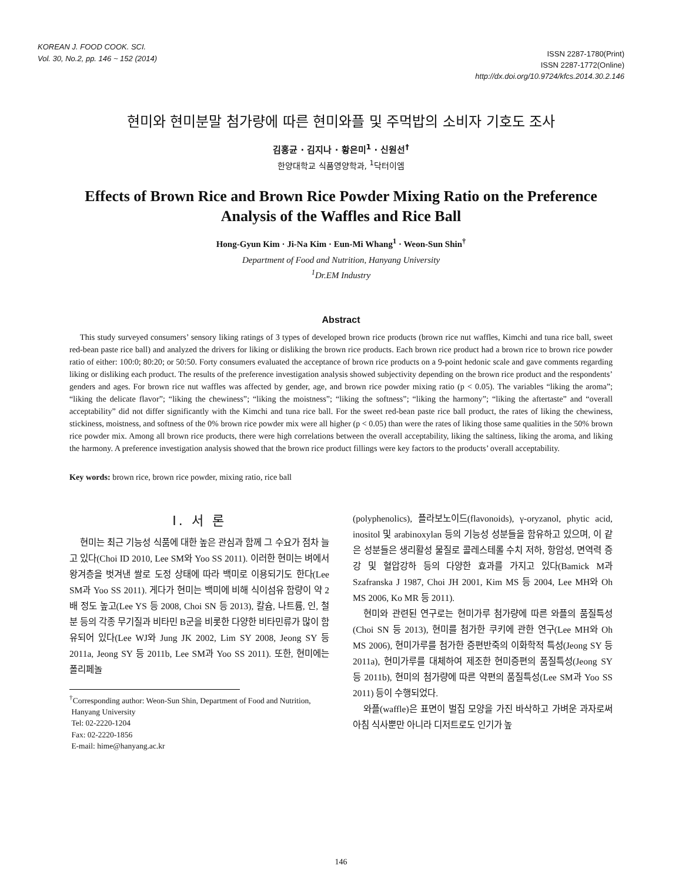KOREAN J. FOOD COOK. SCI.
Vol. 30, No.2, pp. 146 ~ 152 (2014)
ISSN 2287-1780(Print)
ISSN 2287-1772(Online)
http://dx.doi.org/10.9724/kfcs.2014.30.2.146
현미와 현미분말 첨가량에 따른 현미와플 및 주먹밥의 소비자 기호도 조사
김홍균 · 김지나 · 황은미<sup>1</sup> · 신원선<sup>†</sup>
한양대학교 식품영양학과, <sup>1</sup>닥터이엠
Effects of Brown Rice and Brown Rice Powder Mixing Ratio on the Preference Analysis of the Waffles and Rice Ball
Hong-Gyun Kim · Ji-Na Kim · Eun-Mi Whang<sup>1</sup> · Weon-Sun Shin<sup>†</sup>
Department of Food and Nutrition, Hanyang University
<sup>1</sup> Dr.EM Industry
Abstract
This study surveyed consumers’ sensory liking ratings of 3 types of developed brown rice products (brown rice nut waffles, Kimchi and tuna rice ball, sweet red-bean paste rice ball) and analyzed the drivers for liking or disliking the brown rice products. Each brown rice product had a brown rice to brown rice powder ratio of either: 100:0; 80:20; or 50:50. Forty consumers evaluated the acceptance of brown rice products on a 9-point hedonic scale and gave comments regarding liking or disliking each product. The results of the preference investigation analysis showed subjectivity depending on the brown rice product and the respondents’ genders and ages. For brown rice nut waffles was affected by gender, age, and brown rice powder mixing ratio (p < 0.05). The variables “liking the aroma”; “liking the delicate flavor”; “liking the chewiness”; “liking the moistness”; “liking the softness”; “liking the harmony”; “liking the aftertaste” and “overall acceptability” did not differ significantly with the Kimchi and tuna rice ball. For the sweet red-bean paste rice ball product, the rates of liking the chewiness, stickiness, moistness, and softness of the 0% brown rice powder mix were all higher (p < 0.05) than were the rates of liking those same qualities in the 50% brown rice powder mix. Among all brown rice products, there were high correlations between the overall acceptability, liking the saltiness, liking the aroma, and liking the harmony. A preference investigation analysis showed that the brown rice product fillings were key factors to the products’ overall acceptability.
Key words: brown rice, brown rice powder, mixing ratio, rice ball
Ⅰ. 서 론
현미는 최근 기능성 식품에 대한 높은 관심과 함께 그 수요가 점차 늘고 있다(Choi ID 2010, Lee SM와 Yoo SS 2011). 이러한 현미는 벼에서 왕겨층을 벗겨낸 쌀로 도정 상태에 따라 백미로 이용되기도 한다(Lee SM과 Yoo SS 2011). 게다가 현미는 백미에 비해 식이섬유 함량이 약 2배 정도 높고(Lee YS 등 2008, Choi SN 등 2013), 칼슘, 나트륨, 인, 철분 등의 각종 무기질과 비타민 B군을 비롯한 다양한 비타민류가 많이 함유되어 있다(Lee WJ와 Jung JK 2002, Lim SY 2008, Jeong SY 등 2011a, Jeong SY 등 2011b, Lee SM과 Yoo SS 2011). 또한, 현미에는 폴리페놀
<sup>†</sup> Corresponding author: Weon-Sun Shin, Department of Food and Nutrition,
Hanyang University
Tel: 02-2220-1204
Fax: 02-2220-1856
E-mail: hime@hanyang.ac.kr
(polyphenolics), 플라보노이드(flavonoids), γ-oryzanol, phytic acid, inositol 및 arabinoxylan 등의 기능성 성분들을 함유하고 있으며, 이 같은 성분들은 생리활성 물질로 콜레스테롤 수치 저하, 항암성, 면역력 증강 및 혈압강하 등의 다양한 효과를 가지고 있다(Bamick M과 Szafranska J 1987, Choi JH 2001, Kim MS 등 2004, Lee MH와 Oh MS 2006, Ko MR 등 2011).
현미와 관련된 연구로는 현미가루 첨가량에 따른 와플의 품질특성(Choi SN 등 2013), 현미를 첨가한 쿠키에 관한 연구(Lee MH와 Oh MS 2006), 현미가루를 첨가한 증편반죽의 이화학적 특성(Jeong SY 등 2011a), 현미가루를 대체하여 제조한 현미증편의 품질특성(Jeong SY 등 2011b), 현미의 첨가량에 따른 약편의 품질특성(Lee SM과 Yoo SS 2011) 등이 수행되었다.
와플(waffle)은 표면이 벌집 모양을 가진 바삭하고 가벼운 과자로써 아침 식사뿐만 아니라 디저트로도 인기가 높
146